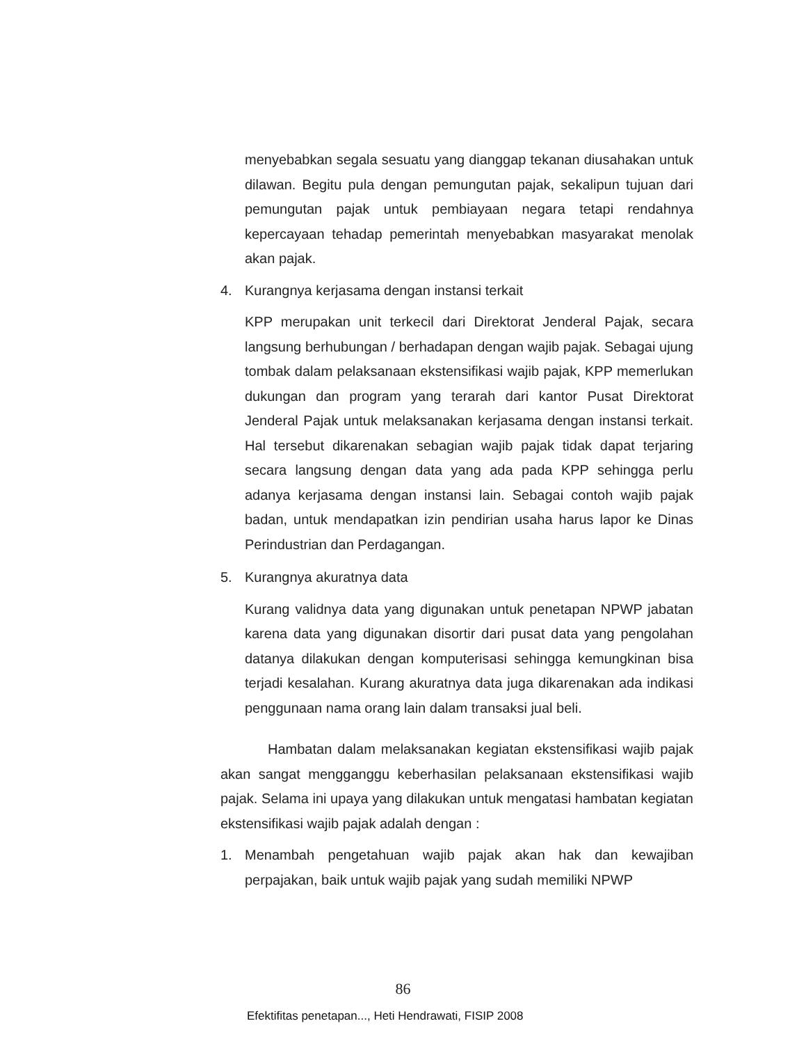menyebabkan segala sesuatu yang dianggap tekanan diusahakan untuk dilawan. Begitu pula dengan pemungutan pajak, sekalipun tujuan dari pemungutan pajak untuk pembiayaan negara tetapi rendahnya kepercayaan tehadap pemerintah menyebabkan masyarakat menolak akan pajak.
4. Kurangnya kerjasama dengan instansi terkait
KPP merupakan unit terkecil dari Direktorat Jenderal Pajak, secara langsung berhubungan / berhadapan dengan wajib pajak. Sebagai ujung tombak dalam pelaksanaan ekstensifikasi wajib pajak, KPP memerlukan dukungan dan program yang terarah dari kantor Pusat Direktorat Jenderal Pajak untuk melaksanakan kerjasama dengan instansi terkait. Hal tersebut dikarenakan sebagian wajib pajak tidak dapat terjaring secara langsung dengan data yang ada pada KPP sehingga perlu adanya kerjasama dengan instansi lain. Sebagai contoh wajib pajak badan, untuk mendapatkan izin pendirian usaha harus lapor ke Dinas Perindustrian dan Perdagangan.
5. Kurangnya akuratnya data
Kurang validnya data yang digunakan untuk penetapan NPWP jabatan karena data yang digunakan disortir dari pusat data yang pengolahan datanya dilakukan dengan komputerisasi sehingga kemungkinan bisa terjadi kesalahan. Kurang akuratnya data juga dikarenakan ada indikasi penggunaan nama orang lain dalam transaksi jual beli.
Hambatan dalam melaksanakan kegiatan ekstensifikasi wajib pajak akan sangat mengganggu keberhasilan pelaksanaan ekstensifikasi wajib pajak. Selama ini upaya yang dilakukan untuk mengatasi hambatan kegiatan ekstensifikasi wajib pajak adalah dengan :
1. Menambah pengetahuan wajib pajak akan hak dan kewajiban perpajakan, baik untuk wajib pajak yang sudah memiliki NPWP
86
Efektifitas penetapan..., Heti Hendrawati, FISIP 2008